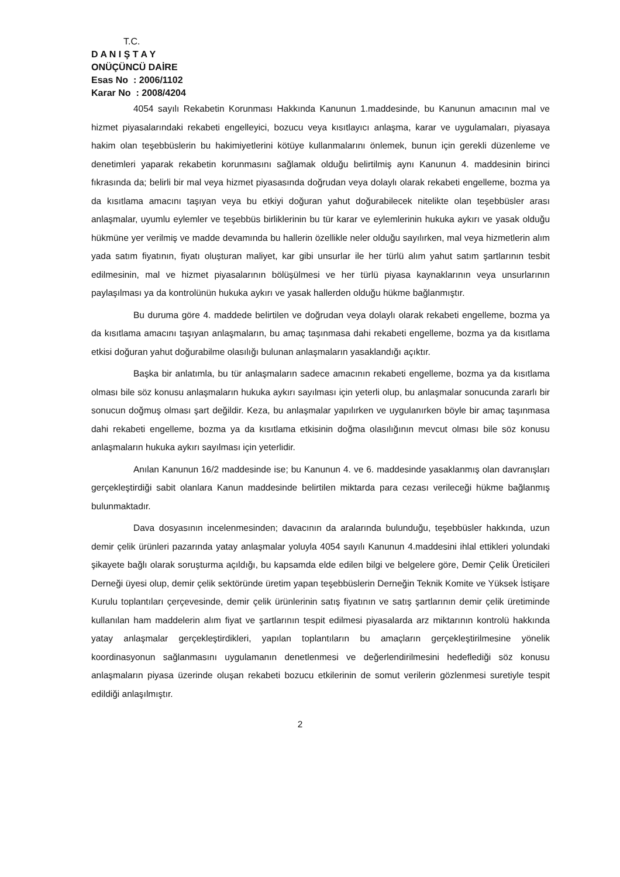T.C.
D A N I Ş T A Y
ONÜÇÜNCÜ DAİRE
Esas No : 2006/1102
Karar No : 2008/4204
4054 sayılı Rekabetin Korunması Hakkında Kanunun 1.maddesinde, bu Kanunun amacının mal ve hizmet piyasalarındaki rekabeti engelleyici, bozucu veya kısıtlayıcı anlaşma, karar ve uygulamaları, piyasaya hakim olan teşebbüslerin bu hakimiyetlerini kötüye kullanmalarını önlemek, bunun için gerekli düzenleme ve denetimleri yaparak rekabetin korunmasını sağlamak olduğu belirtilmiş aynı Kanunun 4. maddesinin birinci fıkrasında da; belirli bir mal veya hizmet piyasasında doğrudan veya dolaylı olarak rekabeti engelleme, bozma ya da kısıtlama amacını taşıyan veya bu etkiyi doğuran yahut doğurabilecek nitelikte olan teşebbüsler arası anlaşmalar, uyumlu eylemler ve teşebbüs birliklerinin bu tür karar ve eylemlerinin hukuka aykırı ve yasak olduğu hükmüne yer verilmiş ve madde devamında bu hallerin özellikle neler olduğu sayılırken, mal veya hizmetlerin alım yada satım fiyatının, fiyatı oluşturan maliyet, kar gibi unsurlar ile her türlü alım yahut satım şartlarının tesbit edilmesinin, mal ve hizmet piyasalarının bölüşülmesi ve her türlü piyasa kaynaklarının veya unsurlarının paylaşılması ya da kontrolünün hukuka aykırı ve yasak hallerden olduğu hükme bağlanmıştır.
Bu duruma göre 4. maddede belirtilen ve doğrudan veya dolaylı olarak rekabeti engelleme, bozma ya da kısıtlama amacını taşıyan anlaşmaların, bu amaç taşınmasa dahi rekabeti engelleme, bozma ya da kısıtlama etkisi doğuran yahut doğurabilme olasılığı bulunan anlaşmaların yasaklandığı açıktır.
Başka bir anlatımla, bu tür anlaşmaların sadece amacının rekabeti engelleme, bozma ya da kısıtlama olması bile söz konusu anlaşmaların hukuka aykırı sayılması için yeterli olup, bu anlaşmalar sonucunda zararlı bir sonucun doğmuş olması şart değildir. Keza, bu anlaşmalar yapılırken ve uygulanırken böyle bir amaç taşınmasa dahi rekabeti engelleme, bozma ya da kısıtlama etkisinin doğma olasılığının mevcut olması bile söz konusu anlaşmaların hukuka aykırı sayılması için yeterlidir.
Anılan Kanunun 16/2 maddesinde ise; bu Kanunun 4. ve 6. maddesinde yasaklanmış olan davranışları gerçekleştirdiği sabit olanlara Kanun maddesinde belirtilen miktarda para cezası verileceği hükme bağlanmış bulunmaktadır.
Dava dosyasının incelenmesinden; davacının da aralarında bulunduğu, teşebbüsler hakkında, uzun demir çelik ürünleri pazarında yatay anlaşmalar yoluyla 4054 sayılı Kanunun 4.maddesini ihlal ettikleri yolundaki şikayete bağlı olarak soruşturma açıldığı, bu kapsamda elde edilen bilgi ve belgelere göre, Demir Çelik Üreticileri Derneği üyesi olup, demir çelik sektöründe üretim yapan teşebbüslerin Derneğin Teknik Komite ve Yüksek İstişare Kurulu toplantıları çerçevesinde, demir çelik ürünlerinin satış fiyatının ve satış şartlarının demir çelik üretiminde kullanılan ham maddelerin alım fiyat ve şartlarının tespit edilmesi piyasalarda arz miktarının kontrolü hakkında yatay anlaşmalar gerçekleştirdikleri, yapılan toplantıların bu amaçların gerçekleştirilmesine yönelik koordinasyonun sağlanmasını uygulamanın denetlenmesi ve değerlendirilmesini hedeflediği söz konusu anlaşmaların piyasa üzerinde oluşan rekabeti bozucu etkilerinin de somut verilerin gözlenmesi suretiyle tespit edildiği anlaşılmıştır.
2